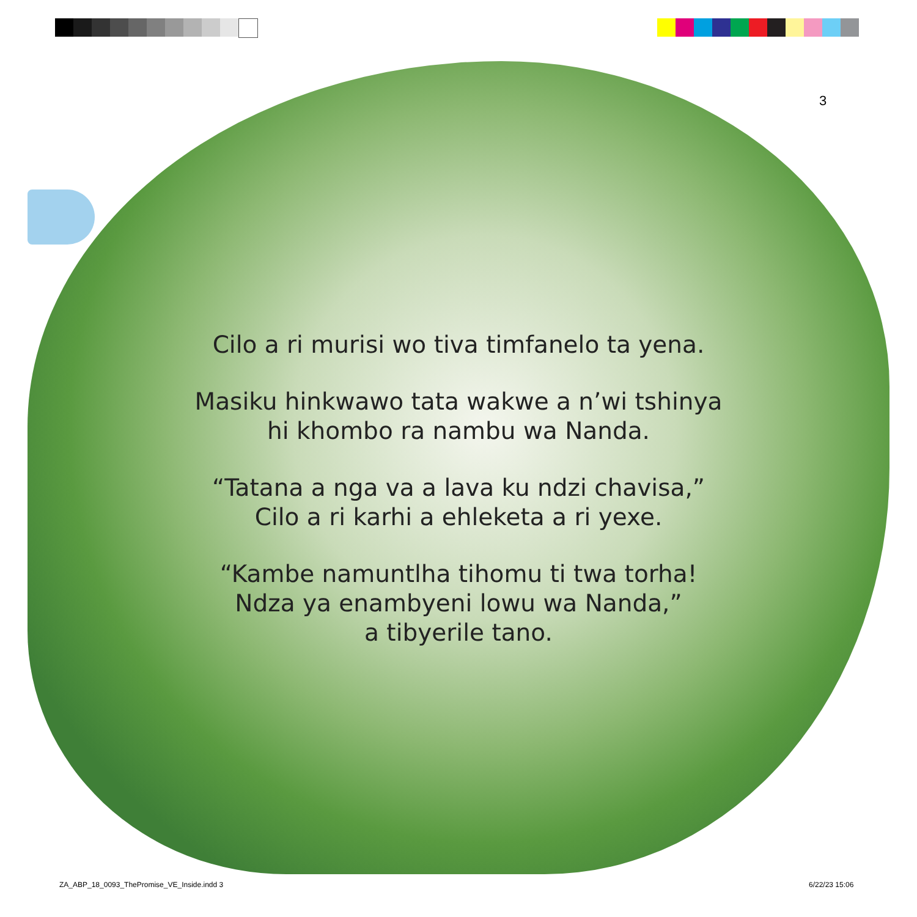3
Cilo a ri murisi wo tiva timfanelo ta yena.
Masiku hinkwawo tata wakwe a n’wi tshinya
hi khombo ra nambu wa Nanda.
“Tatana a nga va a lava ku ndzi chavisa,”
Cilo a ri karhi a ehleketa a ri yexe.
“Kambe namuntlha tihomu ti twa torha!
Ndza ya enambyeni lowu wa Nanda,”
a tibyerile tano.
ZA_ABP_18_0093_ThePromise_VE_Inside.indd 3
6/22/23 15:06